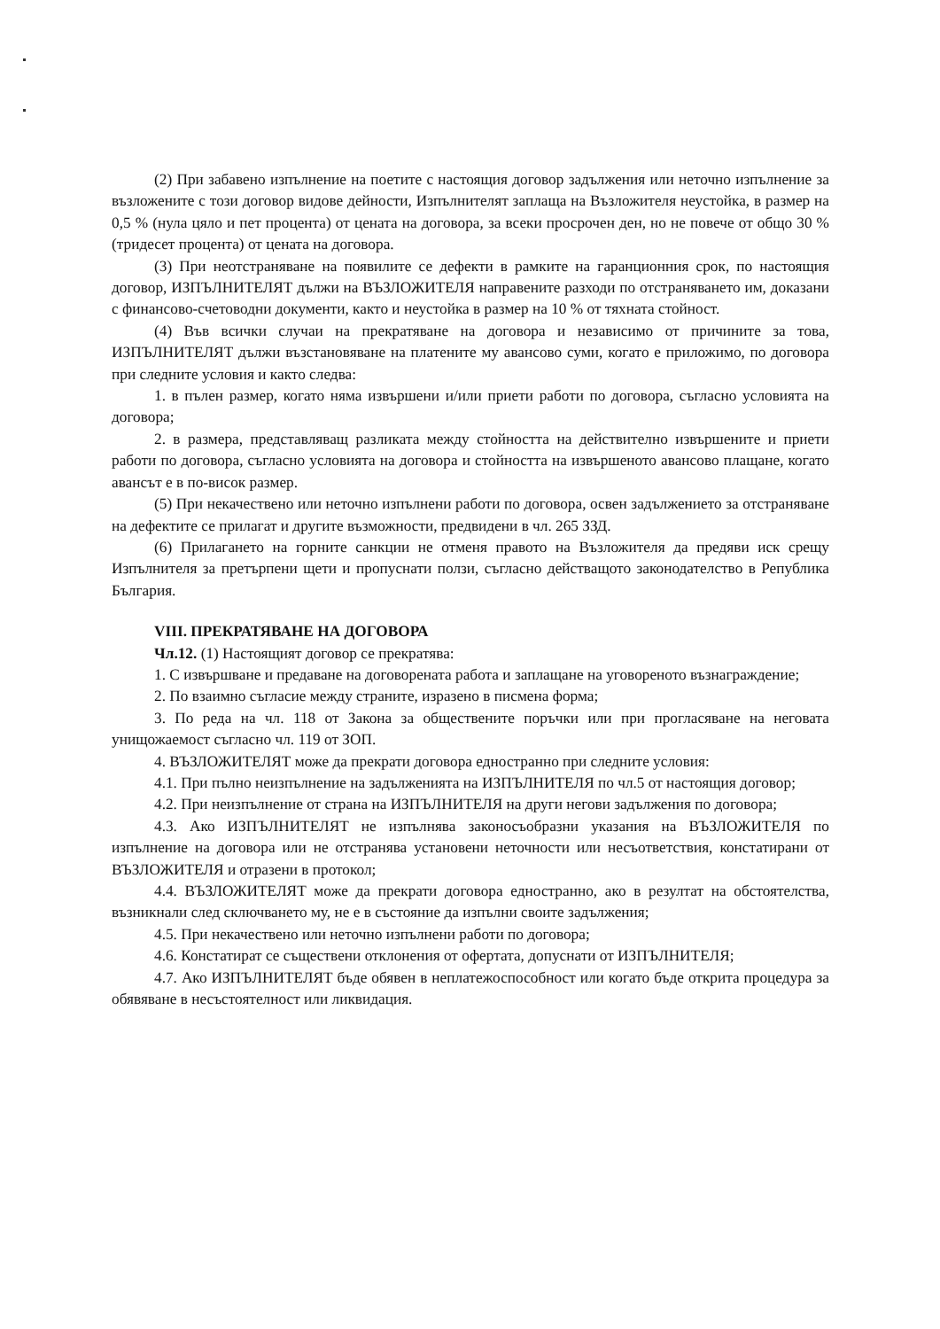(2) При забавено изпълнение на поетите с настоящия договор задължения или неточно изпълнение за възложените с този договор видове дейности, Изпълнителят заплаща на Възложителя неустойка, в размер на 0,5 % (нула цяло и пет процента) от цената на договора, за всеки просрочен ден, но не повече от общо 30 % (тридесет процента) от цената на договора.
(3) При неотстраняване на появилите се дефекти в рамките на гаранционния срок, по настоящия договор, ИЗПЪЛНИТЕЛЯТ дължи на ВЪЗЛОЖИТЕЛЯ направените разходи по отстраняването им, доказани с финансово-счетоводни документи, както и неустойка в размер на 10 % от тяхната стойност.
(4) Във всички случаи на прекратяване на договора и независимо от причините за това, ИЗПЪЛНИТЕЛЯТ дължи възстановяване на платените му авансово суми, когато е приложимо, по договора при следните условия и както следва:
1. в пълен размер, когато няма извършени и/или приети работи по договора, съгласно условията на договора;
2. в размера, представляващ разликата между стойността на действително извършените и приети работи по договора, съгласно условията на договора и стойността на извършеното авансово плащане, когато авансът е в по-висок размер.
(5) При некачествено или неточно изпълнени работи по договора, освен задължението за отстраняване на дефектите се прилагат и другите възможности, предвидени в чл. 265 ЗЗД.
(6) Прилагането на горните санкции не отменя правото на Възложителя да предяви иск срещу Изпълнителя за претърпени щети и пропуснати ползи, съгласно действащото законодателство в Република България.
VIII. ПРЕКРАТЯВАНЕ НА ДОГОВОРА
Чл.12. (1) Настоящият договор се прекратява:
1. С извършване и предаване на договорената работа и заплащане на уговореното възнаграждение;
2. По взаимно съгласие между страните, изразено в писмена форма;
3. По реда на чл. 118 от Закона за обществените поръчки или при прогласяване на неговата унищожаемост съгласно чл. 119 от ЗОП.
4. ВЪЗЛОЖИТЕЛЯТ може да прекрати договора едностранно при следните условия:
4.1. При пълно неизпълнение на задълженията на ИЗПЪЛНИТЕЛЯ по чл.5 от настоящия договор;
4.2. При неизпълнение от страна на ИЗПЪЛНИТЕЛЯ на други негови задължения по договора;
4.3. Ако ИЗПЪЛНИТЕЛЯТ не изпълнява законосъобразни указания на ВЪЗЛОЖИТЕЛЯ по изпълнение на договора или не отстранява установени неточности или несъответствия, констатирани от ВЪЗЛОЖИТЕЛЯ и отразени в протокол;
4.4. ВЪЗЛОЖИТЕЛЯТ може да прекрати договора едностранно, ако в резултат на обстоятелства, възникнали след сключването му, не е в състояние да изпълни своите задължения;
4.5. При некачествено или неточно изпълнени работи по договора;
4.6. Констатират се съществени отклонения от офертата, допуснати от ИЗПЪЛНИТЕЛЯ;
4.7. Ако ИЗПЪЛНИТЕЛЯТ бъде обявен в неплатежоспособност или когато бъде открита процедура за обявяване в несъстоятелност или ликвидация.